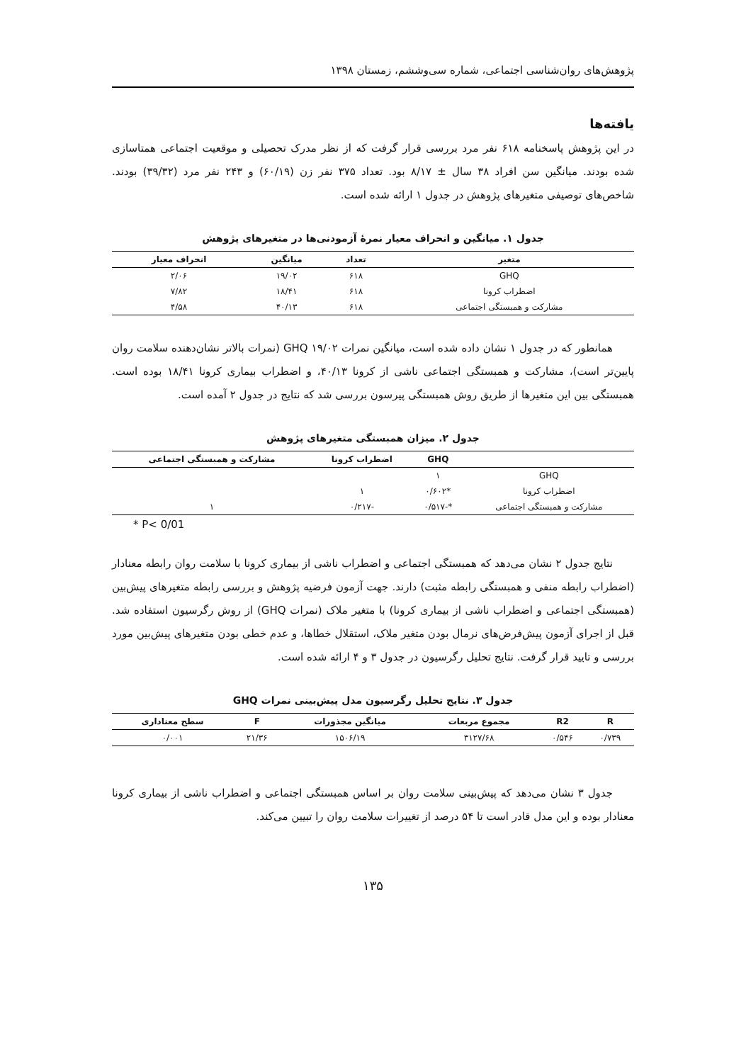پژوهش‌های روان‌شناسی اجتماعی، شماره سی‌وششم، زمستان ۱۳۹۸
یافته‌ها
در این پژوهش پاسخنامه ۶۱۸ نفر مرد بررسی قرار گرفت که از نظر مدرک تحصیلی و موقعیت اجتماعی همتاسازی شده بودند. میانگین سن افراد ۳۸ سال ± ۸/۱۷ بود. تعداد ۳۷۵ نفر زن (۶۰/۱۹) و ۲۴۳ نفر مرد (۳۹/۳۲) بودند. شاخص‌های توصیفی متغیرهای پژوهش در جدول ۱ ارائه شده است.
جدول ۱. میانگین و انحراف معیار نمرهٔ آزمودنی‌ها در متغیرهای پژوهش
| متغیر | تعداد | میانگین | انحراف معیار |
| --- | --- | --- | --- |
| GHQ | ۶۱۸ | ۱۹/۰۲ | ۲/۰۶ |
| اضطراب کرونا | ۶۱۸ | ۱۸/۴۱ | ۷/۸۲ |
| مشارکت و همبستگی اجتماعی | ۶۱۸ | ۴۰/۱۳ | ۴/۵۸ |
همانطور که در جدول ۱ نشان داده شده است، میانگین نمرات GHQ ۱۹/۰۲ (نمرات بالاتر نشان‌دهنده سلامت روان پایین‌تر است)، مشارکت و همبستگی اجتماعی ناشی از کرونا ۴۰/۱۳، و اضطراب بیماری کرونا ۱۸/۴۱ بوده است. همبستگی بین این متغیرها از طریق روش همبستگی پیرسون بررسی شد که نتایج در جدول ۲ آمده است.
جدول ۲. میزان همبستگی متغیرهای پژوهش
| | GHQ | اضطراب کرونا | مشارکت و همبستگی اجتماعی |
| --- | --- | --- | --- |
| GHQ | ۱ | | |
| اضطراب کرونا | *۰/۶۰۲ | ۱ | |
| مشارکت و همبستگی اجتماعی | *-۰/۵۱۷ | -۰/۲۱۷ | ۱ |
* P< 0/01
نتایج جدول ۲ نشان می‌دهد که همبستگی اجتماعی و اضطراب ناشی از بیماری کرونا با سلامت روان رابطه معنادار (اضطراب رابطه منفی و همبستگی رابطه مثبت) دارند. جهت آزمون فرضیه پژوهش و بررسی رابطه متغیرهای پیش‌بین (همبستگی اجتماعی و اضطراب ناشی از بیماری کرونا) با متغیر ملاک (نمرات GHQ) از روش رگرسیون استفاده شد. قبل از اجرای آزمون پیش‌فرض‌های نرمال بودن متغیر ملاک، استقلال خطاها، و عدم خطی بودن متغیرهای پیش‌بین مورد بررسی و تایید قرار گرفت. نتایج تحلیل رگرسیون در جدول ۳ و ۴ ارائه شده است.
جدول ۳. نتایج تحلیل رگرسیون مدل پیش‌بینی نمرات GHQ
| R | R2 | مجموع مربعات | میانگین مجذورات | F | سطح معناداری |
| --- | --- | --- | --- | --- | --- |
| ۰/۷۳۹ | ۰/۵۴۶ | ۳۱۲۷/۶۸ | ۱۵۰۶/۱۹ | ۲۱/۳۶ | ۰/۰۰۱ |
جدول ۳ نشان می‌دهد که پیش‌بینی سلامت روان بر اساس همبستگی اجتماعی و اضطراب ناشی از بیماری کرونا معنادار بوده و این مدل قادر است تا ۵۴ درصد از تغییرات سلامت روان را تبیین می‌کند.
۱۳۵